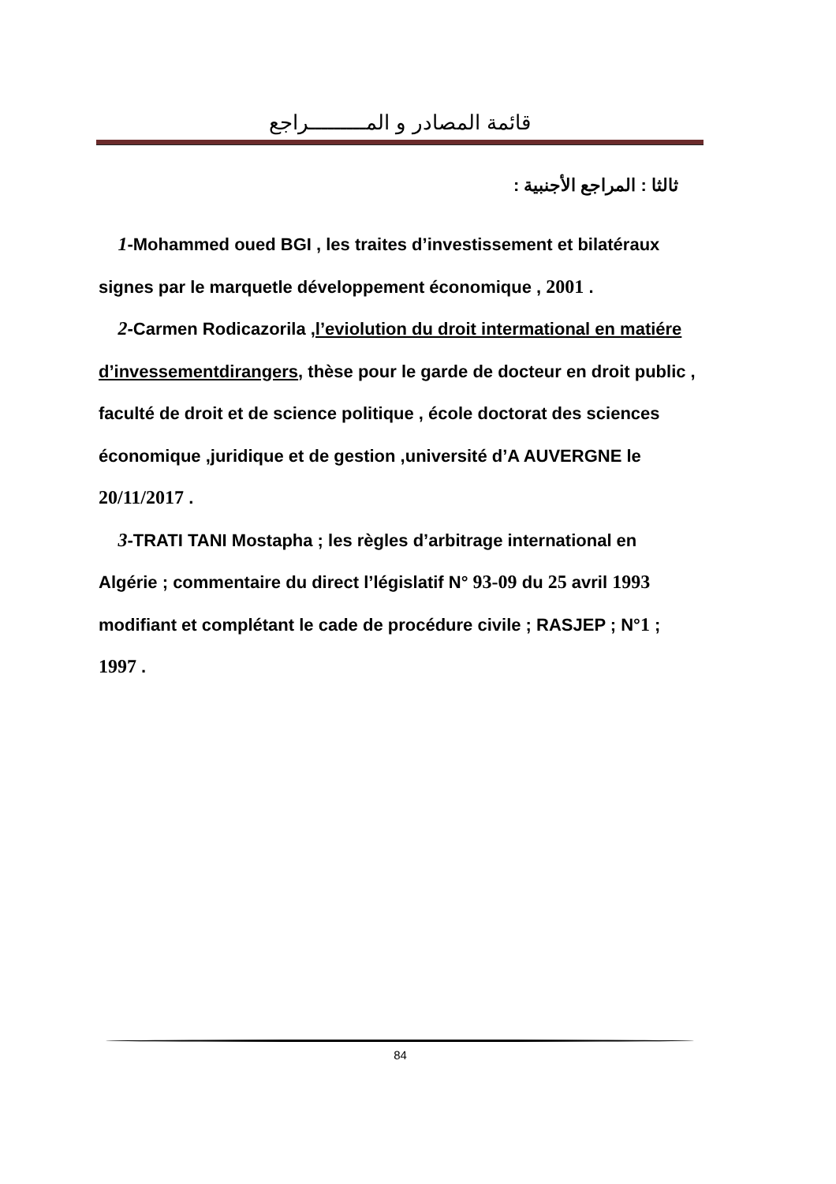قائمة المصادر و المـــــــــراجع
ثالثا : المراجع الأجنبية :
1-Mohammed oued BGI , les traites d’investissement et bilatéraux signes par le marquetle développement économique , 2001 .
2-Carmen Rodicazorila ,l’eviolution du droit intermational en matiére d’invessementdirangers, thèse pour le garde de docteur en droit public , faculté de droit et de science politique , école doctorat des sciences économique ,juridique et de gestion ,université d’A AUVERGNE le 20/11/2017 .
3-TRATI TANI Mostapha ; les règles d’arbitrage international en Algérie ; commentaire du direct l’législatif N° 93-09 du 25 avril 1993 modifiant et complétant le cade de procédure civile ; RASJEP ; N°1 ; 1997 .
84